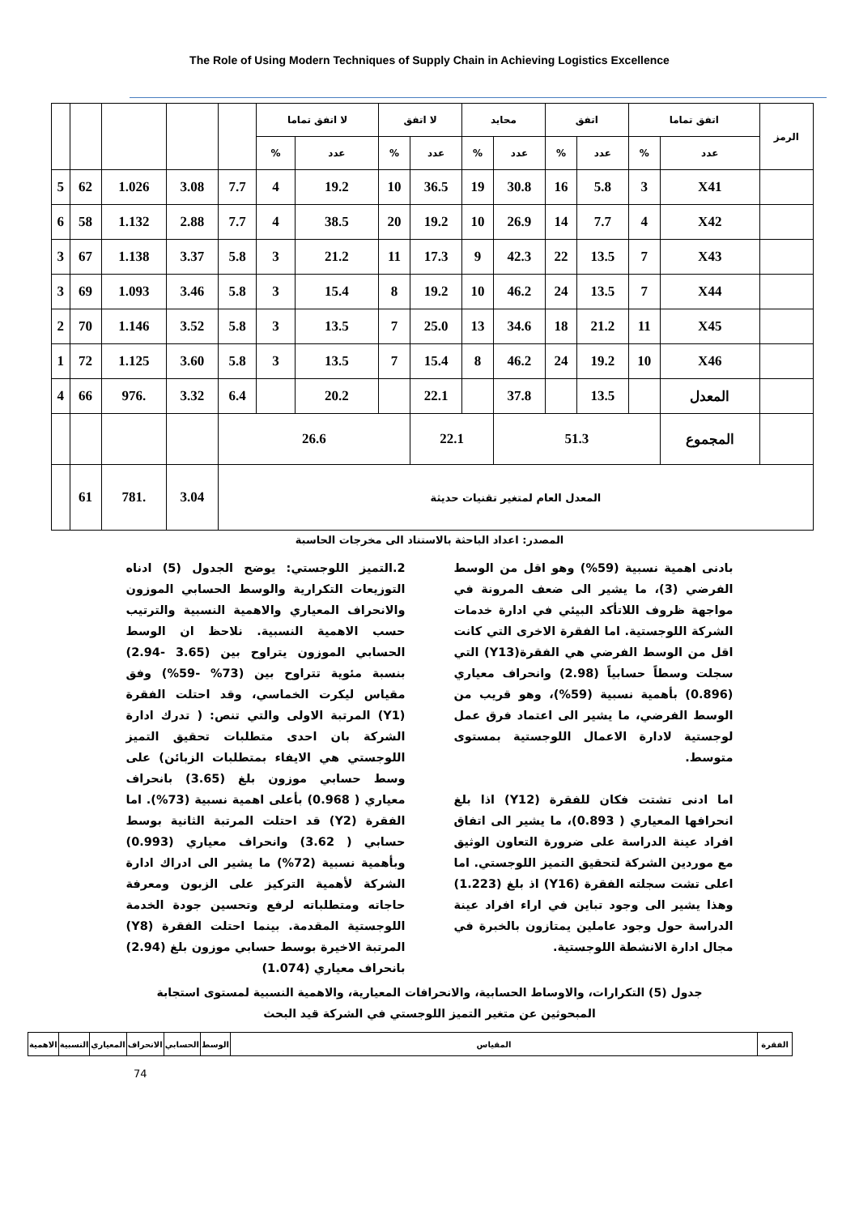The Role of Using Modern Techniques of Supply Chain in Achieving Logistics Excellence
| الرمز | اتفق تماما | | اتفق | | محايد | | لا اتفق | | لا اتفق تماما | | | | | | |
| --- | --- | --- | --- | --- | --- | --- | --- | --- | --- | --- | --- | --- | --- | --- | --- |
| | عدد | % | عدد | % | عدد | % | عدد | % | عدد | % | | | | | |
| | X41 | 3 | 5.8 | 16 | 30.8 | 19 | 36.5 | 10 | 19.2 | 4 | 7.7 | 3.08 | 1.026 | 62 | 5 |
| | X42 | 4 | 7.7 | 14 | 26.9 | 10 | 19.2 | 20 | 38.5 | 4 | 7.7 | 2.88 | 1.132 | 58 | 6 |
| | X43 | 7 | 13.5 | 22 | 42.3 | 9 | 17.3 | 11 | 21.2 | 3 | 5.8 | 3.37 | 1.138 | 67 | 3 |
| | X44 | 7 | 13.5 | 24 | 46.2 | 10 | 19.2 | 8 | 15.4 | 3 | 5.8 | 3.46 | 1.093 | 69 | 3 |
| | X45 | 11 | 21.2 | 18 | 34.6 | 13 | 25.0 | 7 | 13.5 | 3 | 5.8 | 3.52 | 1.146 | 70 | 2 |
| | X46 | 10 | 19.2 | 24 | 46.2 | 8 | 15.4 | 7 | 13.5 | 3 | 5.8 | 3.60 | 1.125 | 72 | 1 |
| | المعدل | | 13.5 | | 37.8 | | 22.1 | | 20.2 | | 6.4 | 3.32 | .976 | 66 | 4 |
| | المجموع | 51.3 | | | | 22.1 | | 26.6 | | | | | | | |
| المعدل العام لمتغير تقنيات حديثة | | | | | | | | | | | | 3.04 | .781 | 61 | |
المصدر: اعداد الباحثة بالاستناد الى مخرجات الحاسبة
2.التميز اللوجستي: يوضح الجدول (5) ادناه التوزيعات التكرارية والوسط الحسابي الموزون والانحراف المعياري والاهمية النسبية والترتيب حسب الاهمية النسبية. نلاحظ ان الوسط الحسابي الموزون يتراوح بين (3.65 -2.94) بنسبة مئوية تتراوح بين (73% -59%) وفق مقياس ليكرت الخماسي، وقد احتلت الفقرة (Y1) المرتبة الاولى والتي تنص: ( تدرك ادارة الشركة بان احدى متطلبات تحقيق التميز اللوجستي هي الايفاء بمتطلبات الزبائن) على وسط حسابي موزون بلغ (3.65) بانحراف معياري ( 0.968) بأعلى اهمية نسبية (73%). اما الفقرة (Y2) قد احتلت المرتبة الثانية بوسط حسابي ( 3.62) وانحراف معياري (0.993) وبأهمية نسبية (72%) ما يشير الى ادراك ادارة الشركة لأهمية التركيز على الزبون ومعرفة حاجاته ومتطلباته لرفع وتحسين جودة الخدمة اللوجستية المقدمة. بينما احتلت الفقرة (Y8) المرتبة الاخيرة بوسط حسابي موزون بلغ (2.94) بانحراف معياري (1.074)
بادنى اهمية نسبية (59%) وهو اقل من الوسط الفرضي (3)، ما يشير الى ضعف المرونة في مواجهة ظروف اللاتأكد البيئي في ادارة خدمات الشركة اللوجستية. اما الفقرة الاخرى التي كانت اقل من الوسط الفرضي هي الفقرة(Y13) التي سجلت وسطاً حسابياً (2.98) وانحراف معياري (0.896) بأهمية نسبية (59%)، وهو قريب من الوسط الفرضي، ما يشير الى اعتماد فرق عمل لوجستية لادارة الاعمال اللوجستية بمستوى متوسط.
اما ادنى تشتت فكان للفقرة (Y12) اذا بلغ انحرافها المعياري ( 0.893)، ما يشير الى اتفاق افراد عينة الدراسة على ضرورة التعاون الوثيق مع موردين الشركة لتحقيق التميز اللوجستي. اما اعلى تشت سجلته الفقرة (Y16) اذ بلغ (1.223) وهذا يشير الى وجود تباين في اراء افراد عينة الدراسة حول وجود عاملين يمتازون بالخبرة في مجال ادارة الانشطة اللوجستية.
جدول (5) التكرارات، والاوساط الحسابية، والانحرافات المعيارية، والاهمية النسبية لمستوى استجابة
المبحوثين عن متغير التميز اللوجستي في الشركة قيد البحث
| الفقرة | المقياس | الوسط | الحسابي | الانحراف | المعياري | النسبية | الاهمية |
74